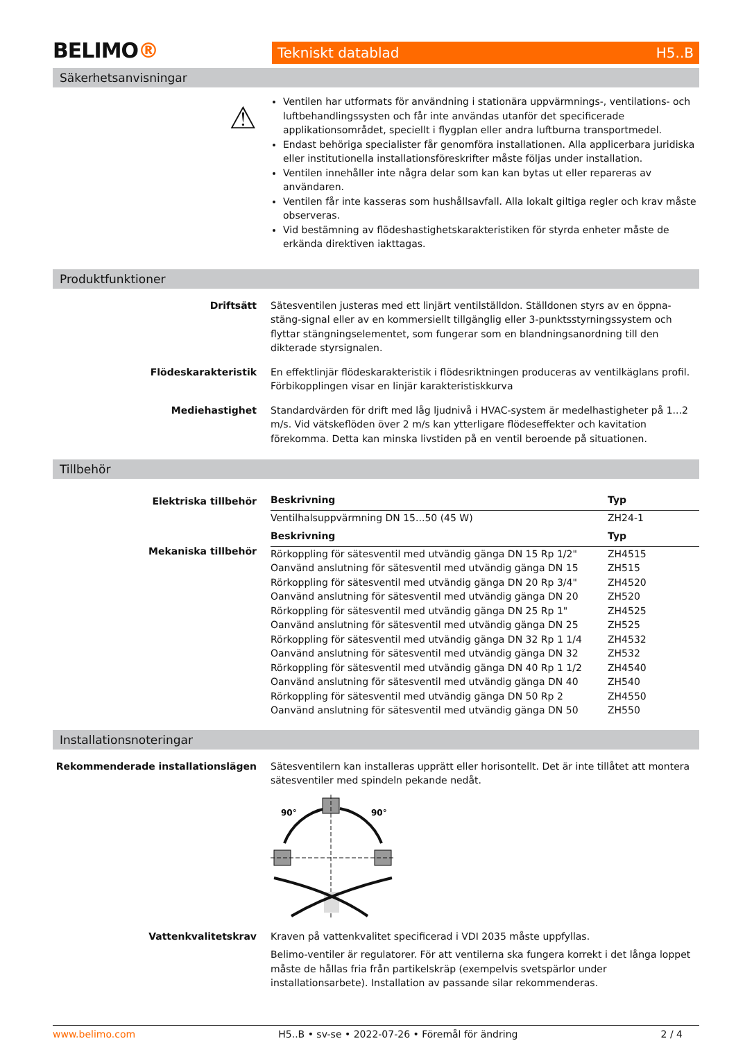BELIMO®
Tekniskt datablad H5..B
Säkerhetsanvisningar
⚠
Ventilen har utformats för användning i stationära uppvärmnings-, ventilations- och luftbehandlingssysten och får inte användas utanför det specificerade applikationsområdet, speciellt i flygplan eller andra luftburna transportmedel.
Endast behöriga specialister får genomföra installationen. Alla applicerbara juridiska eller institutionella installationsföreskrifter måste följas under installation.
Ventilen innehåller inte några delar som kan kan bytas ut eller repareras av användaren.
Ventilen får inte kasseras som hushållsavfall. Alla lokalt giltiga regler och krav måste observeras.
Vid bestämning av flödeshastighetskarakteristiken för styrda enheter måste de erkända direktiven iakttagas.
Produktfunktioner
Driftsätt Sätesventilen justeras med ett linjärt ventilställdon. Ställdonen styrs av en öppna-stäng-signal eller av en kommersiellt tillgänglig eller 3-punktsstyrningssystem och flyttar stängningselementet, som fungerar som en blandningsanordning till den dikterade styrsignalen.
Flödeskarakteristik En effektlinjär flödeskarakteristik i flödesriktningen produceras av ventilkäglans profil. Förbikopplingen visar en linjär karakteristiskkurva
Mediehastighet Standardvärden för drift med låg ljudnivå i HVAC-system är medelhastigheter på 1...2 m/s. Vid vätskeflöden över 2 m/s kan ytterligare flödeseffekter och kavitation förekomma. Detta kan minska livstiden på en ventil beroende på situationen.
Tillbehör
Elektriska tillbehör
Mekaniska tillbehör
| Beskrivning | Typ |
| --- | --- |
| Ventilhalsuppvärmning DN 15...50 (45 W) | ZH24-1 |
| Beskrivning | Typ |
| Rörkoppling för sätesventil med utvändig gänga DN 15 Rp 1/2" | ZH4515 |
| Oanvänd anslutning för sätesventil med utvändig gänga DN 15 | ZH515 |
| Rörkoppling för sätesventil med utvändig gänga DN 20 Rp 3/4" | ZH4520 |
| Oanvänd anslutning för sätesventil med utvändig gänga DN 20 | ZH520 |
| Rörkoppling för sätesventil med utvändig gänga DN 25 Rp 1" | ZH4525 |
| Oanvänd anslutning för sätesventil med utvändig gänga DN 25 | ZH525 |
| Rörkoppling för sätesventil med utvändig gänga DN 32 Rp 1 1/4 | ZH4532 |
| Oanvänd anslutning för sätesventil med utvändig gänga DN 32 | ZH532 |
| Rörkoppling för sätesventil med utvändig gänga DN 40 Rp 1 1/2 | ZH4540 |
| Oanvänd anslutning för sätesventil med utvändig gänga DN 40 | ZH540 |
| Rörkoppling för sätesventil med utvändig gänga DN 50 Rp 2 | ZH4550 |
| Oanvänd anslutning för sätesventil med utvändig gänga DN 50 | ZH550 |
Installationsnoteringar
Rekommenderade installationslägen Sätesventilern kan installeras upprätt eller horisontellt. Det är inte tillåtet att montera sätesventiler med spindeln pekande nedåt.
90°
90°
Vattenkvalitetskrav Kraven på vattenkvalitet specificerad i VDI 2035 måste uppfyllas.
Belimo-ventiler är regulatorer. För att ventilerna ska fungera korrekt i det långa loppet måste de hållas fria från partikelskräp (exempelvis svetspärlor under installationsarbete). Installation av passande silar rekommenderas.
www.belimo.com H5..B • sv-se • 2022-07-26 • Föremål för ändring 2 / 4